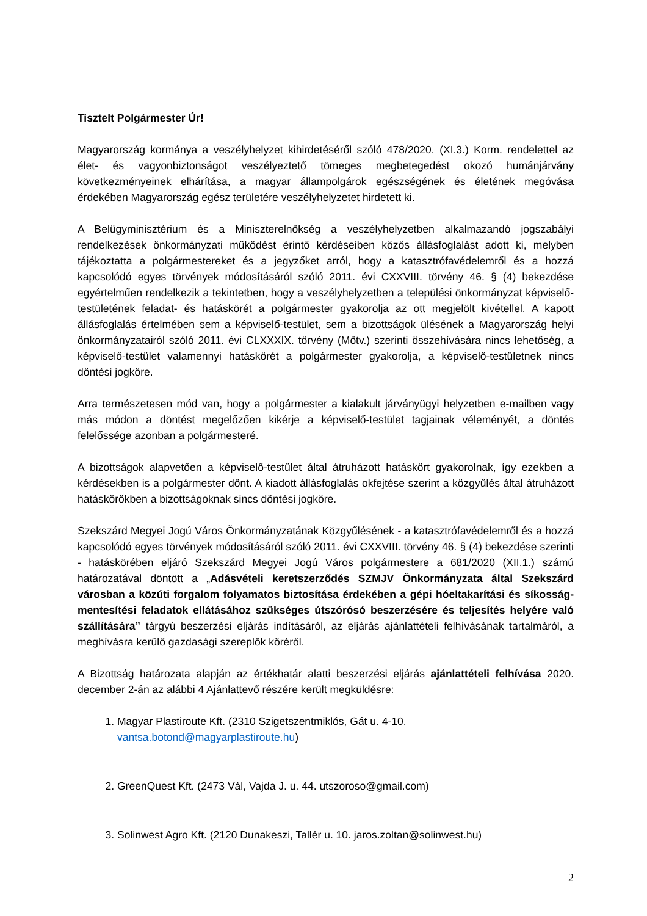Tisztelt Polgármester Úr!
Magyarország kormánya a veszélyhelyzet kihirdetéséről szóló 478/2020. (XI.3.) Korm. rendelettel az élet- és vagyonbiztonságot veszélyeztető tömeges megbetegedést okozó humánjárvány következményeinek elhárítása, a magyar állampolgárok egészségének és életének megóvása érdekében Magyarország egész területére veszélyhelyzetet hirdetett ki.
A Belügyminisztérium és a Miniszterelnökség a veszélyhelyzetben alkalmazandó jogszabályi rendelkezések önkormányzati működést érintő kérdéseiben közös állásfoglalást adott ki, melyben tájékoztatta a polgármestereket és a jegyzőket arról, hogy a katasztrófavédelemről és a hozzá kapcsolódó egyes törvények módosításáról szóló 2011. évi CXXVIII. törvény 46. § (4) bekezdése egyértelműen rendelkezik a tekintetben, hogy a veszélyhelyzetben a települési önkormányzat képviselő-testületének feladat- és hatáskörét a polgármester gyakorolja az ott megjelölt kivétellel. A kapott állásfoglalás értelmében sem a képviselő-testület, sem a bizottságok ülésének a Magyarország helyi önkormányzatairól szóló 2011. évi CLXXXIX. törvény (Mötv.) szerinti összehívására nincs lehetőség, a képviselő-testület valamennyi hatáskörét a polgármester gyakorolja, a képviselő-testületnek nincs döntési jogköre.
Arra természetesen mód van, hogy a polgármester a kialakult járványügyi helyzetben e-mailben vagy más módon a döntést megelőzően kikérje a képviselő-testület tagjainak véleményét, a döntés felelőssége azonban a polgármesteré.
A bizottságok alapvetően a képviselő-testület által átruházott hatáskört gyakorolnak, így ezekben a kérdésekben is a polgármester dönt. A kiadott állásfoglalás okfejtése szerint a közgyűlés által átruházott hatáskörökben a bizottságoknak sincs döntési jogköre.
Szekszárd Megyei Jogú Város Önkormányzatának Közgyűlésének - a katasztrófavédelemről és a hozzá kapcsolódó egyes törvények módosításáról szóló 2011. évi CXXVIII. törvény 46. § (4) bekezdése szerinti - hatáskörében eljáró Szekszárd Megyei Jogú Város polgármestere a 681/2020 (XII.1.) számú határozatával döntött a „Adásvételi keretszerződés SZMJV Önkormányzata által Szekszárd városban a közúti forgalom folyamatos biztosítása érdekében a gépi hóeltakarítási és síkosság-mentesítési feladatok ellátásához szükséges útszórósó beszerzésére és teljesítés helyére való szállítására” tárgyú beszerzési eljárás indításáról, az eljárás ajánlattételi felhívásának tartalmáról, a meghívásra kerülő gazdasági szereplők köréről.
A Bizottság határozata alapján az értékhatár alatti beszerzési eljárás ajánlattételi felhívása 2020. december 2-án az alábbi 4 Ajánlattevő részére került megküldésre:
1. Magyar Plastiroute Kft. (2310 Szigetszentmiklós, Gát u. 4-10. vantsa.botond@magyarplastiroute.hu)
2. GreenQuest Kft. (2473 Vál, Vajda J. u. 44. utszoroso@gmail.com)
3. Solinwest Agro Kft. (2120 Dunakeszi, Tallér u. 10. jaros.zoltan@solinwest.hu)
2